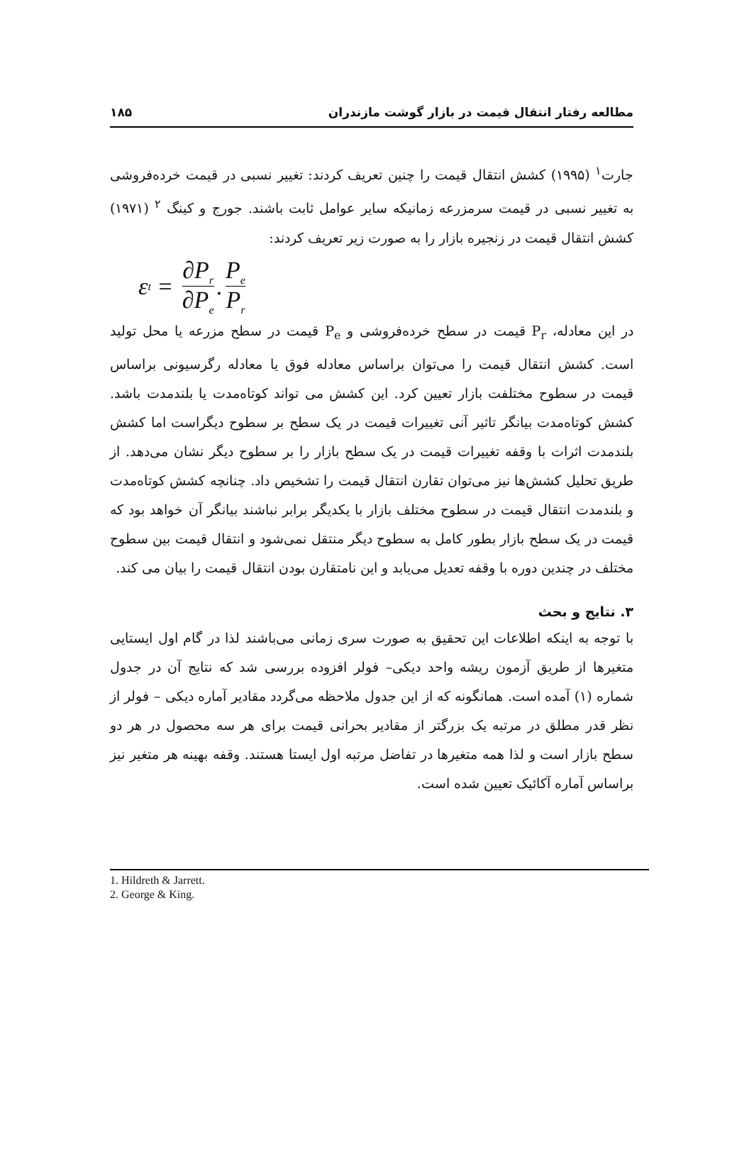مطالعه رفتار انتقال قیمت در بازار گوشت مازندران ۱۸۵
جارت<sup>۱</sup> (۱۹۹۵) کشش انتقال قیمت را چنین تعریف کردند: تغییر نسبی در قیمت خرده‌فروشی به تغییر نسبی در قیمت سرمزرعه زمانیکه سایر عوامل ثابت باشند. جورج و کینگ <sup>۲</sup> (۱۹۷۱) کشش انتقال قیمت در زنجیره بازار را به صورت زیر تعریف کردند:
ε<sub>t</sub> = ∂P<sub>r</sub> ∂P<sub>e</sub>. P<sub>e</sub> P<sub>r</sub>
در این معادله، P<sub>r</sub> قیمت در سطح خرده‌فروشی و P<sub>e</sub> قیمت در سطح مزرعه یا محل تولید است. کشش انتقال قیمت را می‌توان براساس معادله فوق یا معادله رگرسیونی براساس قیمت در سطوح مختلفت بازار تعیین کرد. این کشش می تواند کوتاه‌مدت یا بلندمدت باشد. کشش کوتاه‌مدت بیانگر تاثیر آنی تغییرات قیمت در یک سطح بر سطوح دیگراست اما کشش بلندمدت اثرات با وقفه تغییرات قیمت در یک سطح بازار را بر سطوح دیگر نشان می‌دهد. از طریق تحلیل کشش‌ها نیز می‌توان تقارن انتقال قیمت را تشخیص داد. چنانچه کشش کوتاه‌مدت و بلندمدت انتقال قیمت در سطوح مختلف بازار با یکدیگر برابر نباشند بیانگر آن خواهد بود که قیمت در یک سطح بازار بطور کامل به سطوح دیگر منتقل نمی‌شود و انتقال قیمت بین سطوح مختلف در چندین دوره با وقفه تعدیل می‌یابد و این نامتقارن بودن انتقال قیمت را بیان می کند.
۳. نتایج و بحث
با توجه به اینکه اطلاعات این تحقیق به صورت سری زمانی می‌باشند لذا در گام اول ایستایی متغیرها از طریق آزمون ریشه واحد دیکی– فولر افزوده بررسی شد که نتایج آن در جدول شماره (۱) آمده است. همانگونه که از این جدول ملاحظه می‌گردد مقادیر آماره دیکی – فولر از نظر قدر مطلق در مرتبه یک بزرگتر از مقادیر بحرانی قیمت برای هر سه محصول در هر دو سطح بازار است و لذا همه متغیرها در تفاضل مرتبه اول ایستا هستند. وقفه بهینه هر متغیر نیز براساس آماره آکائیک تعیین شده است.
1. Hildreth & Jarrett.
2. George & King.